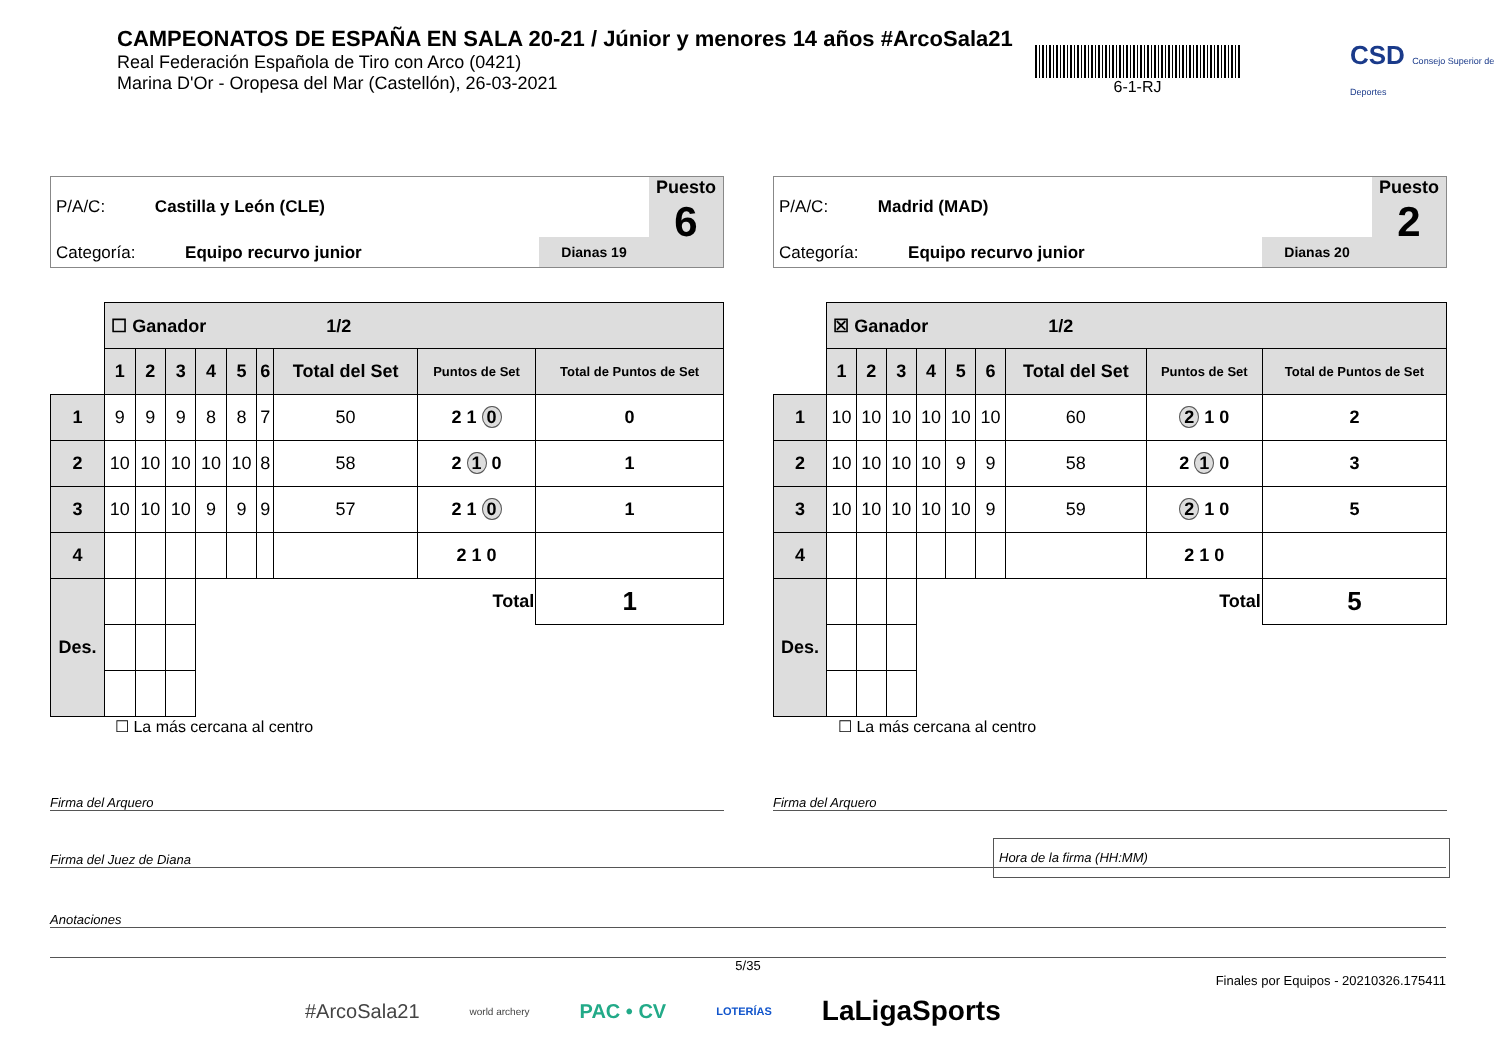CAMPEONATOS DE ESPAÑA EN SALA 20-21 / Júnior y menores 14 años #ArcoSala21
Real Federación Española de Tiro con Arco (0421)
Marina D'Or - Oropesa del Mar (Castellón), 26-03-2021
6-1-RJ
CSD Consejo Superior de Deportes
P/A/C: Castilla y León (CLE)
Categoría: Equipo recurvo junior
Dianas 19
Puesto
6
| | ☐ Ganador 1/2 | | | | | | | | |
| | 1 | 2 | 3 | 4 | 5 | 6 | Total del Set | Puntos de Set | Total de Puntos de Set |
| 1 | 9 | 9 | 9 | 8 | 8 | 7 | 50 | 2 1 0 | 0 |
| 2 | 10 | 10 | 10 | 10 | 10 | 8 | 58 | 2 1 0 | 1 |
| 3 | 10 | 10 | 10 | 9 | 9 | 9 | 57 | 2 1 0 | 1 |
| 4 | | | | | | | | 2 1 0 | |
| Des. | | | | Total | | | | | 1 |
☐ La más cercana al centro
P/A/C: Madrid (MAD)
Categoría: Equipo recurvo junior
Dianas 20
Puesto
2
| | ☒ Ganador 1/2 | | | | | | | | |
| | 1 | 2 | 3 | 4 | 5 | 6 | Total del Set | Puntos de Set | Total de Puntos de Set |
| 1 | 10 | 10 | 10 | 10 | 10 | 10 | 60 | 2 1 0 | 2 |
| 2 | 10 | 10 | 10 | 10 | 9 | 9 | 58 | 2 1 0 | 3 |
| 3 | 10 | 10 | 10 | 10 | 10 | 9 | 59 | 2 1 0 | 5 |
| 4 | | | | | | | | 2 1 0 | |
| Des. | | | | Total | | | | | 5 |
☐ La más cercana al centro
Firma del Arquero Firma del Arquero
Firma del Juez de Diana
Hora de la firma (HH:MM)
Anotaciones
5/35
Finales por Equipos - 20210326.175411
#ArcoSala21 world archery PAC • CV LOTERÍAS LaLigaSports